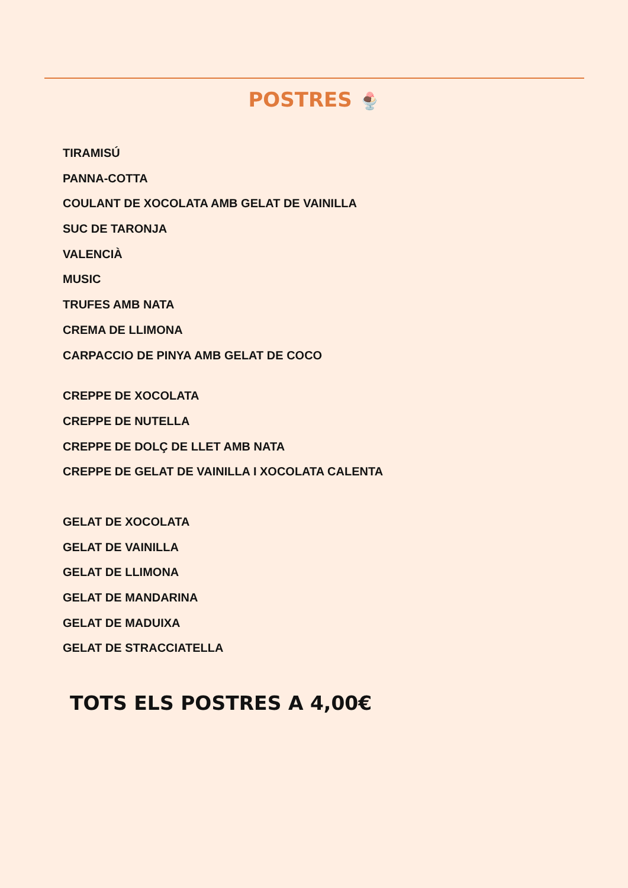POSTRES 🍨
TIRAMISÚ
PANNA-COTTA
COULANT DE XOCOLATA AMB GELAT DE VAINILLA
SUC DE TARONJA
VALENCIÀ
MUSIC
TRUFES AMB NATA
CREMA DE LLIMONA
CARPACCIO DE PINYA AMB GELAT DE COCO
CREPPE DE XOCOLATA
CREPPE DE NUTELLA
CREPPE DE DOLÇ DE LLET AMB NATA
CREPPE DE GELAT DE VAINILLA I XOCOLATA CALENTA
GELAT DE XOCOLATA
GELAT DE VAINILLA
GELAT DE LLIMONA
GELAT DE MANDARINA
GELAT DE MADUIXA
GELAT DE STRACCIATELLA
TOTS ELS POSTRES A 4,00€